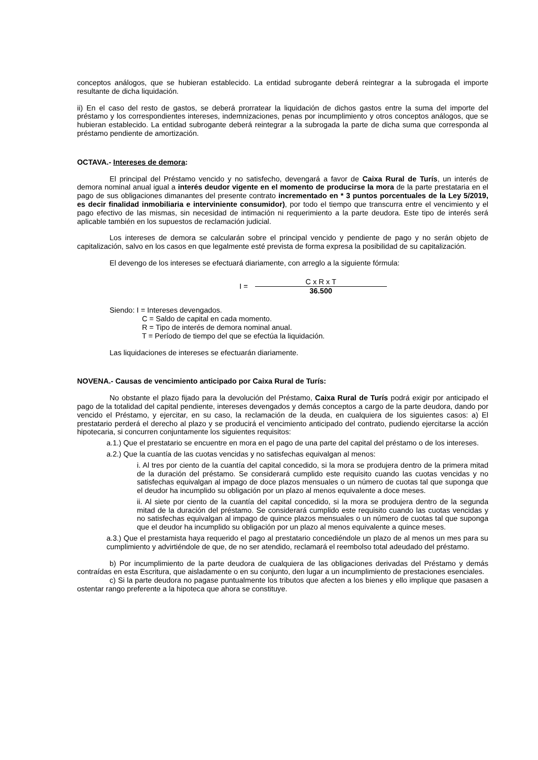conceptos análogos, que se hubieran establecido. La entidad subrogante deberá reintegrar a la subrogada el importe resultante de dicha liquidación.
ii) En el caso del resto de gastos, se deberá prorratear la liquidación de dichos gastos entre la suma del importe del préstamo y los correspondientes intereses, indemnizaciones, penas por incumplimiento y otros conceptos análogos, que se hubieran establecido. La entidad subrogante deberá reintegrar a la subrogada la parte de dicha suma que corresponda al préstamo pendiente de amortización.
OCTAVA.- Intereses de demora:
El principal del Préstamo vencido y no satisfecho, devengará a favor de Caixa Rural de Turís, un interés de demora nominal anual igual a interés deudor vigente en el momento de producirse la mora de la parte prestataria en el pago de sus obligaciones dimanantes del presente contrato incrementado en * 3 puntos porcentuales de la Ley 5/2019, es decir finalidad inmobiliaria e interviniente consumidor), por todo el tiempo que transcurra entre el vencimiento y el pago efectivo de las mismas, sin necesidad de intimación ni requerimiento a la parte deudora. Este tipo de interés será aplicable también en los supuestos de reclamación judicial.
Los intereses de demora se calcularán sobre el principal vencido y pendiente de pago y no serán objeto de capitalización, salvo en los casos en que legalmente esté prevista de forma expresa la posibilidad de su capitalización.
El devengo de los intereses se efectuará diariamente, con arreglo a la siguiente fórmula:
I =
C x R x T
36.500
Siendo: I = Intereses devengados.
C = Saldo de capital en cada momento.
R = Tipo de interés de demora nominal anual.
T = Período de tiempo del que se efectúa la liquidación.
Las liquidaciones de intereses se efectuarán diariamente.
NOVENA.- Causas de vencimiento anticipado por Caixa Rural de Turís:
No obstante el plazo fijado para la devolución del Préstamo, Caixa Rural de Turís podrá exigir por anticipado el pago de la totalidad del capital pendiente, intereses devengados y demás conceptos a cargo de la parte deudora, dando por vencido el Préstamo, y ejercitar, en su caso, la reclamación de la deuda, en cualquiera de los siguientes casos: a) El prestatario perderá el derecho al plazo y se producirá el vencimiento anticipado del contrato, pudiendo ejercitarse la acción hipotecaria, si concurren conjuntamente los siguientes requisitos:
a.1.) Que el prestatario se encuentre en mora en el pago de una parte del capital del préstamo o de los intereses.
a.2.) Que la cuantía de las cuotas vencidas y no satisfechas equivalgan al menos:
i. Al tres por ciento de la cuantía del capital concedido, si la mora se produjera dentro de la primera mitad de la duración del préstamo. Se considerará cumplido este requisito cuando las cuotas vencidas y no satisfechas equivalgan al impago de doce plazos mensuales o un número de cuotas tal que suponga que el deudor ha incumplido su obligación por un plazo al menos equivalente a doce meses.
ii. Al siete por ciento de la cuantía del capital concedido, si la mora se produjera dentro de la segunda mitad de la duración del préstamo. Se considerará cumplido este requisito cuando las cuotas vencidas y no satisfechas equivalgan al impago de quince plazos mensuales o un número de cuotas tal que suponga que el deudor ha incumplido su obligación por un plazo al menos equivalente a quince meses.
a.3.) Que el prestamista haya requerido el pago al prestatario concediéndole un plazo de al menos un mes para su cumplimiento y advirtiéndole de que, de no ser atendido, reclamará el reembolso total adeudado del préstamo.
b) Por incumplimiento de la parte deudora de cualquiera de las obligaciones derivadas del Préstamo y demás contraídas en esta Escritura, que aisladamente o en su conjunto, den lugar a un incumplimiento de prestaciones esenciales.
c) Si la parte deudora no pagase puntualmente los tributos que afecten a los bienes y ello implique que pasasen a ostentar rango preferente a la hipoteca que ahora se constituye.